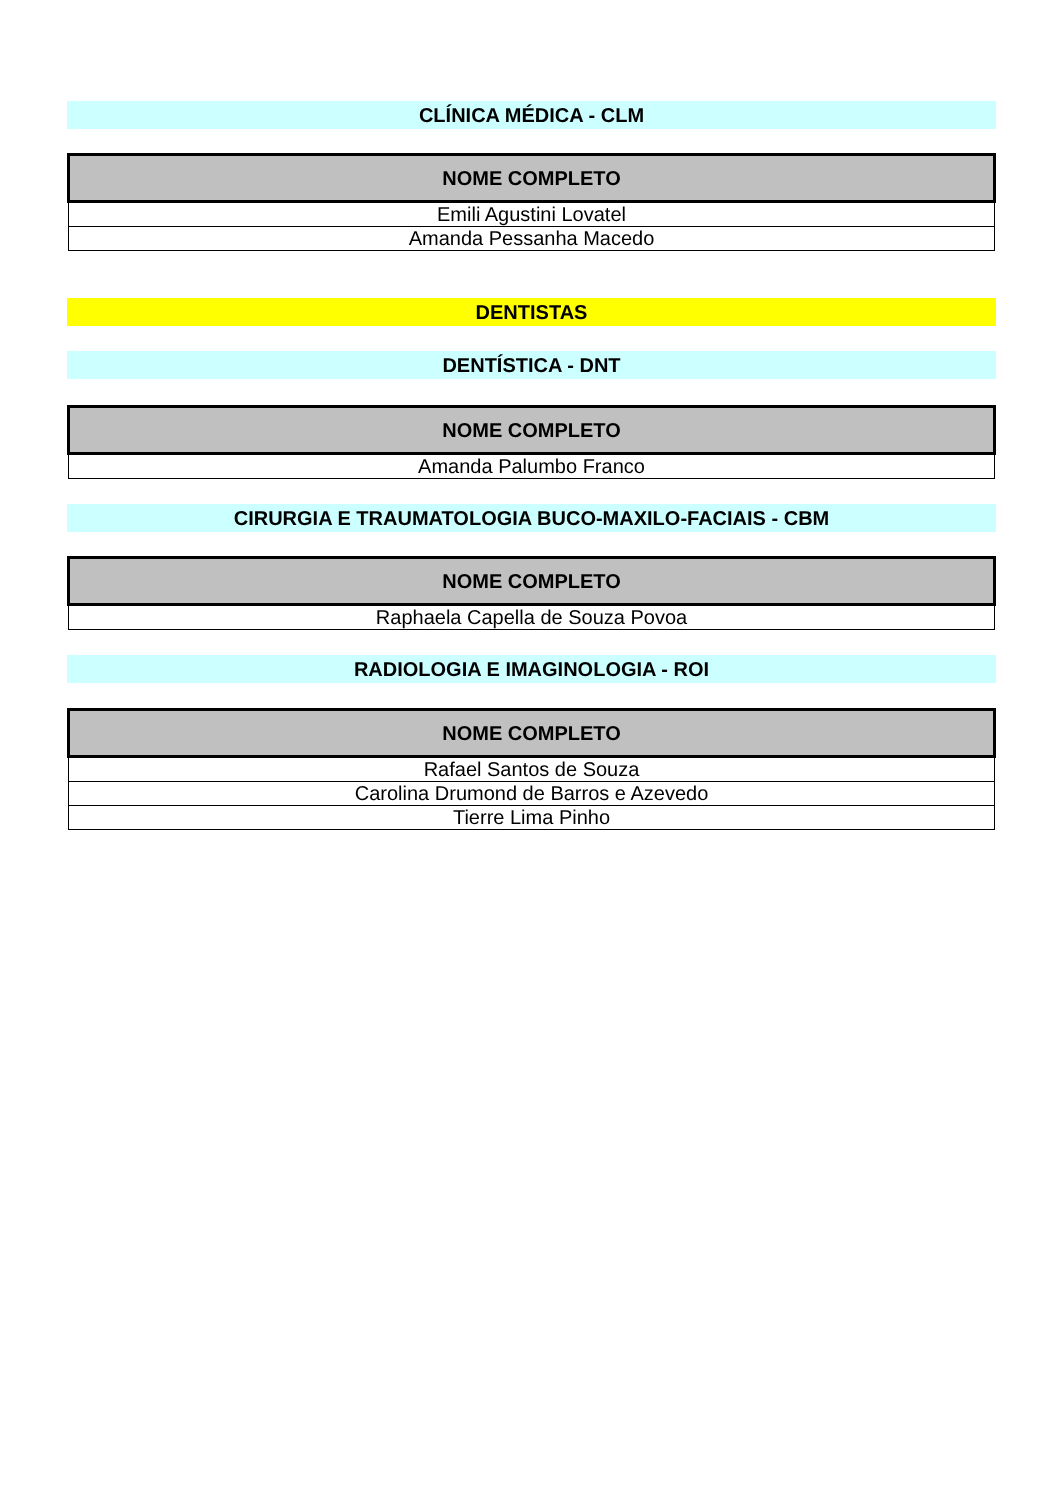CLÍNICA MÉDICA - CLM
| NOME COMPLETO |
| --- |
| Emili Agustini Lovatel |
| Amanda Pessanha Macedo |
DENTISTAS
DENTÍSTICA - DNT
| NOME COMPLETO |
| --- |
| Amanda Palumbo Franco |
CIRURGIA E TRAUMATOLOGIA BUCO-MAXILO-FACIAIS - CBM
| NOME COMPLETO |
| --- |
| Raphaela Capella de Souza Povoa |
RADIOLOGIA E IMAGINOLOGIA - ROI
| NOME COMPLETO |
| --- |
| Rafael Santos de Souza |
| Carolina Drumond de Barros e Azevedo |
| Tierre Lima Pinho |